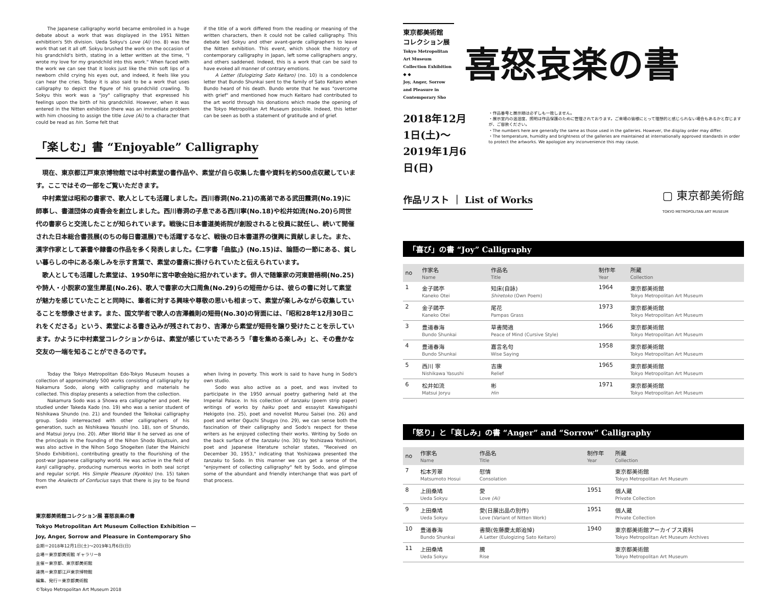The Japanese calligraphy world became embroiled in a huge debate about a work that was displayed in the 1951 Nitten exhibition's 5th division. Ueda Sokyu's Love (Ai) (no. 8) was the work that set it all off. Sokyu brushed the work on the occasion of his grandchild's birth, stating in a letter written at the time, "I wrote my love for my grandchild into this work." When faced with the work we can see that it looks just like the thin soft lips of a newborn child crying his eyes out, and indeed, it feels like you can hear the cries. Today it is also said to be a work that uses calligraphy to depict the figure of his grandchild crawling. To Sokyu this work was a "joy" calligraphy that expressed his feelings upon the birth of his grandchild. However, when it was entered in the Nitten exhibition there was an immediate problem with him choosing to assign the title Love (Ai) to a character that could be read as hin. Some felt that
if the title of a work differed from the reading or meaning of the written characters, then it could not be called calligraphy. This debate led Sokyu and other avant-garde calligraphers to leave the Nitten exhibition. This event, which shook the history of contemporary calligraphy in Japan, left some calligraphers angry, and others saddened. Indeed, this is a work that can be said to have evoked all manner of contrary emotions.
A Letter (Eulogizing Sato Keitaro) (no. 10) is a condolence letter that Bundo Shunkai sent to the family of Sato Keitaro when Bundo heard of his death. Bundo wrote that he was "overcome with grief" and mentioned how much Keitaro had contributed to the art world through his donations which made the opening of the Tokyo Metropolitan Art Museum possible. Indeed, this letter can be seen as both a statement of gratitude and of grief.
「楽しむ」書 “Enjoyable” Calligraphy
現在、東京都江戸東京博物館では中村素堂の書作品や、素堂が自ら収集した書や資料を約500点収蔵しています。ここではその一部をご覧いただきます。
中村素堂は昭和の書家で、歌人としても活躍しました。西川春洞(No.21)の高弟である武田霞洞(No.19)に師事し、書道団体の貞香会を創立しました。西川春洞の子息である西川寧(No.18)や松井如流(No.20)ら同世代の書家らと交流したことが知られています。戦後に日本書道美術院が創設されると役員に就任し、続いて開催された日本総合書芸展(のちの毎日書道展)でも活躍するなど、戦後の日本書道界の復興に貢献しました。また、漢字作家として篆書や隷書の作品を多く発表しました。《二字書「曲肱」》(No.15)は、論語の一節にある、貧しい暮らしの中にある楽しみを示す言葉で、素堂の書斎に掛けられていたと伝えられています。
歌人としても活躍した素堂は、1950年に宮中歌会始に招かれています。俳人で随筆家の河東碧梧桐(No.25)や詩人・小説家の室生犀星(No.26)、歌人で書家の大口周魚(No.29)らの短冊からは、彼らの書に対して素堂が魅力を感じていたことと同時に、筆者に対する興味や尊敬の思いも相まって、素堂が楽しみながら収集していることを想像させます。また、国文学者で歌人の吉澤義則の短冊(No.30)の背面には、「昭和28年12月30日これをくださる」という、素堂による書き込みが残されており、吉澤から素堂が短冊を譲り受けたことを示しています。かように中村素堂コレクションからは、素堂が感じていたであろう「書を集める楽しみ」と、その豊かな交友の一端を知ることができるのです。
Today the Tokyo Metropolitan Edo-Tokyo Museum houses a collection of approximately 500 works consisting of calligraphy by Nakamura Sodo, along with calligraphy and materials he collected. This display presents a selection from the collection.
Nakamura Sodo was a Showa era calligrapher and poet. He studied under Takeda Kado (no. 19) who was a senior student of Nishikawa Shundo (no. 21) and founded the Teikokai calligraphy group. Sodo interreacted with other calligraphers of his generation, such as Nishikawa Yasushi (no. 18), son of Shundo, and Matsui Joryu (no. 20). After World War II he served as one of the principals in the founding of the Nihon Shodo Bijutsuin, and was also active in the Nihon Sogo Shogeiten (later the Mainichi Shodo Exhibition), contributing greatly to the flourishing of the post-war Japanese calligraphy world. He was active in the field of kanji calligraphy, producing numerous works in both seal script and regular script. His Simple Pleasure (Kyokko) (no. 15) taken from the Analects of Confucius says that there is joy to be found even
when living in poverty. This work is said to have hung in Sodo's own studio.
Sodo was also active as a poet, and was invited to participate in the 1950 annual poetry gathering held at the Imperial Palace. In his collection of tanzaku (poem strip paper) writings of works by haiku poet and essayist Kawahigashi Hekigoto (no. 25), poet and novelist Murou Saisei (no. 26) and poet and writer Oguchi Shugyo (no. 29), we can sense both the fascination of their calligraphy and Sodo's respect for these writers as he enjoyed collecting their works. Writing by Sodo on the back surface of the tanzaku (no. 30) by Yoshizawa Yoshinori, poet and Japanese literature scholar states, "Received on December 30, 1953," indicating that Yoshizawa presented the tanzaku to Sodo. In this manner we can get a sense of the "enjoyment of collecting calligraphy" felt by Sodo, and glimpse some of the abundant and friendly interchange that was part of that process.
東京都美術館コレクション展 喜怒哀楽の書
Tokyo Metropolitan Art Museum Collection Exhibition —
Joy, Anger, Sorrow and Pleasure in Contemporary Sho
会期＝2018年12月1日(土)～2019年1月6日(日)
会場＝東京都美術館 ギャラリーB
主催＝東京都、東京都美術館
連携＝東京都江戸東京博物館
編集、発行＝東京都美術館
©Tokyo Metropolitan Art Museum 2018
東京都美術館
コレクション展
Tokyo Metropolitan Art Museum Collection Exhibition
◆ ◆
Joy, Anger, Sorrow and Pleasure in Contemporary Sho
喜怒哀楽の書
2018年12月1日(土)～
2019年1月6日(日)
・作品番号と展示順は必ずしも一致しません。
・展示室内の温湿度、照明は作品保護のために管理されております。ご来場の皆様にとって理想的と感じられない場合もあるかと存じますが、ご容赦ください。
・The numbers here are generally the same as those used in the galleries. However, the display order may differ.
・The temperature, humidity and brightness of the galleries are maintained at internationally approved standards in order to protect the artworks. We apologize any inconvenience this may cause.
作品リスト ｜ List of Works
▢ 東京都美術館
TOKYO METROPOLITAN ART MUSEUM
「喜び」の書 “Joy” Calligraphy
| no | 作家名 Name | 作品名 Title | 制作年 Year | 所蔵 Collection |
| --- | --- | --- | --- | --- |
| 1 | 金子鷗亭 Kaneko Otei | 知床(自詠) Shiretoko (Own Poem) | 1964 | 東京都美術館 Tokyo Metropolitan Art Museum |
| 2 | 金子鷗亭 Kaneko Otei | 尾花 Pampas Grass | 1973 | 東京都美術館 Tokyo Metropolitan Art Museum |
| 3 | 豊道春海 Bundo Shunkai | 草書閑適 Peace of Mind (Cursive Style) | 1966 | 東京都美術館 Tokyo Metropolitan Art Museum |
| 4 | 豊道春海 Bundo Shunkai | 嘉言名句 Wise Saying | 1958 | 東京都美術館 Tokyo Metropolitan Art Museum |
| 5 | 西川 寧 Nishikawa Yasushi | 吉康 Relief | 1965 | 東京都美術館 Tokyo Metropolitan Art Museum |
| 6 | 松井如流 Matsui Joryu | 彬 Hin | 1971 | 東京都美術館 Tokyo Metropolitan Art Museum |
「怒り」と「哀しみ」の書 “Anger” and “Sorrow” Calligraphy
| no | 作家名 Name | 作品名 Title | 制作年 Year | 所蔵 Collection |
| --- | --- | --- | --- | --- |
| 7 | 松本芳翠 Matsumoto Hosui | 慰情 Consolation | | 東京都美術館 Tokyo Metropolitan Art Museum |
| 8 | 上田桑鳩 Ueda Sokyu | 愛 Love (Ai) | 1951 | 個人蔵 Private Collection |
| 9 | 上田桑鳩 Ueda Sokyu | 愛(日展出品の別作) Love (Variant of Nitten Work) | 1951 | 個人蔵 Private Collection |
| 10 | 豊道春海 Bundo Shunkai | 書簡(佐藤慶太郎追悼) A Letter (Eulogizing Sato Keitaro) | 1940 | 東京都美術館アーカイブス資料 Tokyo Metropolitan Art Museum Archives |
| 11 | 上田桑鳩 Ueda Sokyu | 騰 Rise | | 東京都美術館 Tokyo Metropolitan Art Museum |